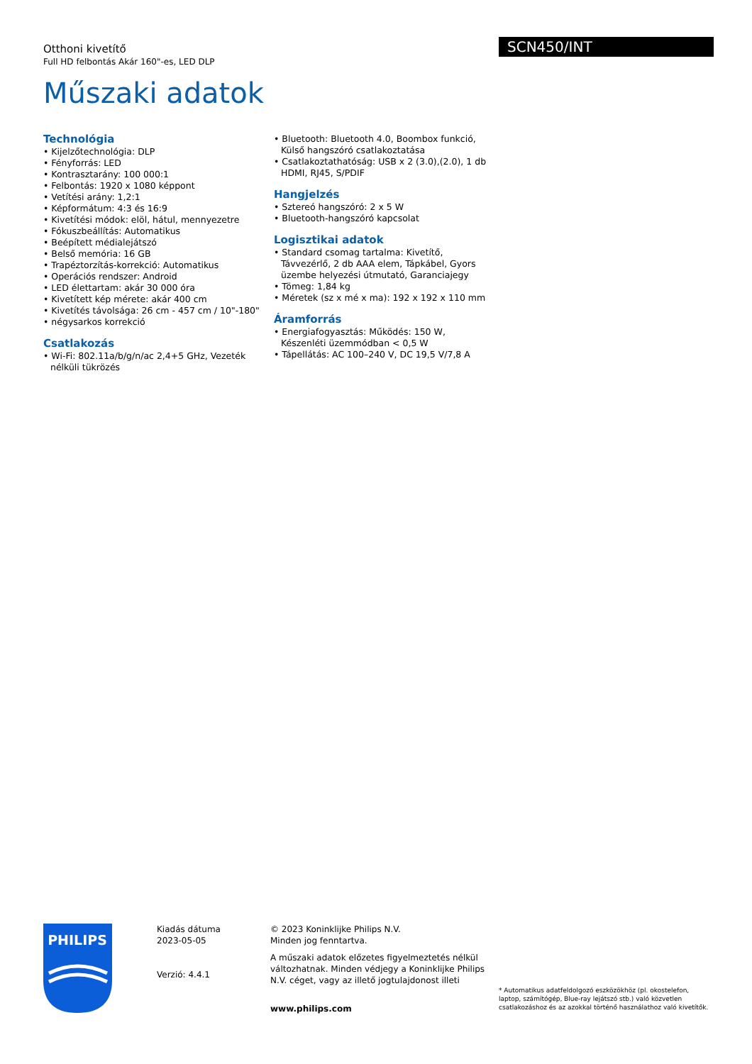Otthoni kivetítő
Full HD felbontás Akár 160"-es, LED DLP
Műszaki adatok
SCN450/INT
Technológia
• Kijelzőtechnológia: DLP
• Fényforrás: LED
• Kontrasztarány: 100 000:1
• Felbontás: 1920 x 1080 képpont
• Vetítési arány: 1,2:1
• Képformátum: 4:3 és 16:9
• Kivetítési módok: elöl, hátul, mennyezetre
• Fókuszbeállítás: Automatikus
• Beépített médialejátszó
• Belső memória: 16 GB
• Trapéztorzítás-korrekció: Automatikus
• Operációs rendszer: Android
• LED élettartam: akár 30 000 óra
• Kivetített kép mérete: akár 400 cm
• Kivetítés távolsága: 26 cm - 457 cm / 10"-180"
• négysarkos korrekció
Csatlakozás
• Wi-Fi: 802.11a/b/g/n/ac 2,4+5 GHz, Vezeték nélküli tükrözés
• Bluetooth: Bluetooth 4.0, Boombox funkció, Külső hangszóró csatlakoztatása
• Csatlakoztathatóság: USB x 2 (3.0),(2.0), 1 db HDMI, RJ45, S/PDIF
Hangjelzés
• Sztereó hangszóró: 2 x 5 W
• Bluetooth-hangszóró kapcsolat
Logisztikai adatok
• Standard csomag tartalma: Kivetítő, Távvezérlő, 2 db AAA elem, Tápkábel, Gyors üzembe helyezési útmutató, Garanciajegy
• Tömeg: 1,84 kg
• Méretek (sz x mé x ma): 192 x 192 x 110 mm
Áramforrás
• Energiafogyasztás: Működés: 150 W, Készenléti üzemmódban < 0,5 W
• Tápellátás: AC 100–240 V, DC 19,5 V/7,8 A
PHILIPS
Kiadás dátuma
2023-05-05
Verzió: 4.4.1
© 2023 Koninklijke Philips N.V.
Minden jog fenntartva.
A műszaki adatok előzetes figyelmeztetés nélkül változhatnak. Minden védjegy a Koninklijke Philips N.V. céget, vagy az illető jogtulajdonost illeti
www.philips.com
* Automatikus adatfeldolgozó eszközökhöz (pl. okostelefon, laptop, számítógép, Blue-ray lejátszó stb.) való közvetlen csatlakozáshoz és az azokkal történő használathoz való kivetítők.